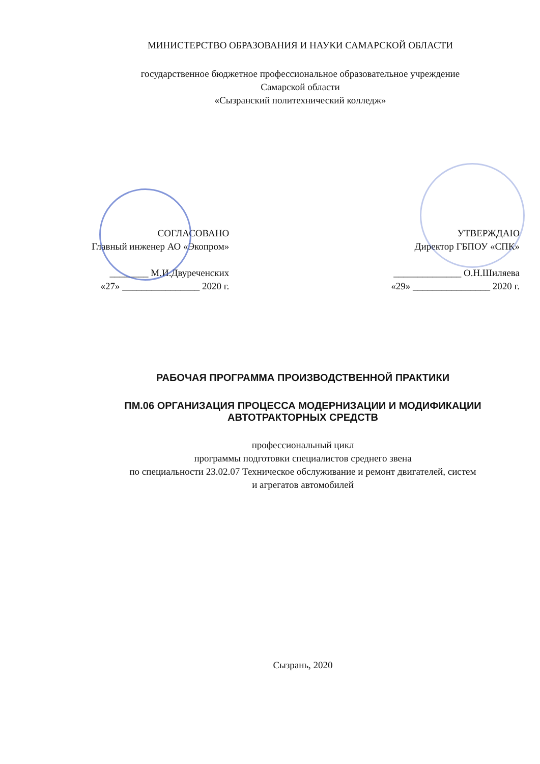МИНИСТЕРСТВО ОБРАЗОВАНИЯ И НАУКИ САМАРСКОЙ ОБЛАСТИ
государственное бюджетное профессиональное образовательное учреждение
Самарской области
«Сызранский политехнический колледж»
СОГЛАСОВАНО
Главный инженер АО «Экопром»
________ М.И.Двуреченских
«27» ________________ 2020 г.
УТВЕРЖДАЮ
Директор ГБПОУ «СПК»
______________ О.Н.Шиляева
«29» ________________ 2020 г.
РАБОЧАЯ ПРОГРАММА ПРОИЗВОДСТВЕННОЙ ПРАКТИКИ
ПМ.06 ОРГАНИЗАЦИЯ ПРОЦЕССА МОДЕРНИЗАЦИИ И МОДИФИКАЦИИ
АВТОТРАКТОРНЫХ СРЕДСТВ
профессиональный цикл
программы подготовки специалистов среднего звена
по специальности 23.02.07 Техническое обслуживание и ремонт двигателей, систем
и агрегатов автомобилей
Сызрань, 2020